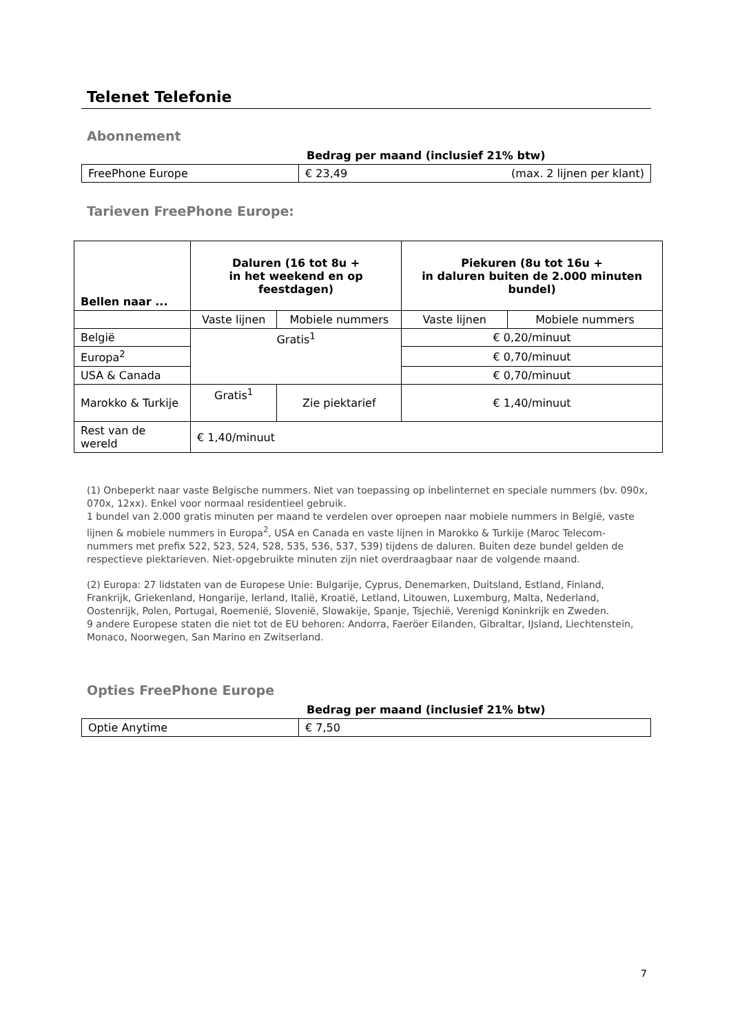Telenet Telefonie
Abonnement
Bedrag per maand (inclusief 21% btw)
| FreePhone Europe | € 23,49 (max. 2 lijnen per klant) |
Tarieven FreePhone Europe:
| Bellen naar ... | Daluren (16 tot 8u + in het weekend en op feestdagen) | | Piekuren (8u tot 16u + in daluren buiten de 2.000 minuten bundel) | |
| --- | --- | --- | --- | --- |
| | Vaste lijnen | Mobiele nummers | Vaste lijnen | Mobiele nummers |
| België | Gratis<sup>1</sup> | | € 0,20/minuut | |
| Europa<sup>2</sup> | | | € 0,70/minuut | |
| USA & Canada | | | € 0,70/minuut | |
| Marokko & Turkije | Gratis<sup>1</sup> | Zie piektarief | € 1,40/minuut | |
| Rest van de wereld | € 1,40/minuut | | | |
(1) Onbeperkt naar vaste Belgische nummers. Niet van toepassing op inbelinternet en speciale nummers (bv. 090x, 070x, 12xx). Enkel voor normaal residentieel gebruik.
1 bundel van 2.000 gratis minuten per maand te verdelen over oproepen naar mobiele nummers in België, vaste lijnen & mobiele nummers in Europa<sup>2</sup>, USA en Canada en vaste lijnen in Marokko & Turkije (Maroc Telecom-nummers met prefix 522, 523, 524, 528, 535, 536, 537, 539) tijdens de daluren. Buiten deze bundel gelden de respectieve piektarieven. Niet-opgebruikte minuten zijn niet overdraagbaar naar de volgende maand.
(2) Europa: 27 lidstaten van de Europese Unie: Bulgarije, Cyprus, Denemarken, Duitsland, Estland, Finland, Frankrijk, Griekenland, Hongarije, Ierland, Italië, Kroatië, Letland, Litouwen, Luxemburg, Malta, Nederland, Oostenrijk, Polen, Portugal, Roemenië, Slovenië, Slowakije, Spanje, Tsjechië, Verenigd Koninkrijk en Zweden.
9 andere Europese staten die niet tot de EU behoren: Andorra, Faeröer Eilanden, Gibraltar, IJsland, Liechtenstein, Monaco, Noorwegen, San Marino en Zwitserland.
Opties FreePhone Europe
Bedrag per maand (inclusief 21% btw)
| Optie Anytime | € 7,50 |
7